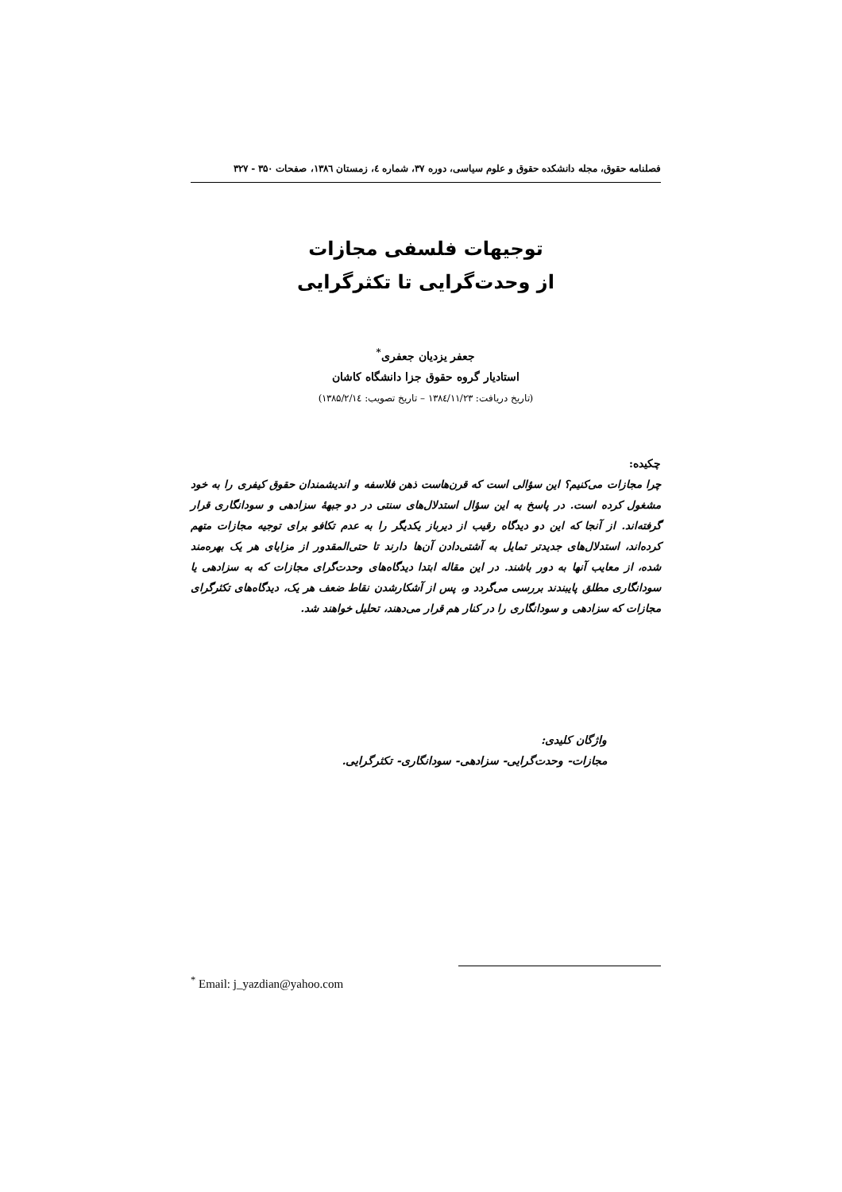فصلنامه حقوق، مجله دانشکده حقوق و علوم سیاسی، دوره ۳۷، شماره ٤، زمستان ۱۳۸٦، صفحات ۳۵۰ - ۳۲۷
توجیهات فلسفی مجازات
از وحدت‌گرایی تا تکثرگرایی
جعفر یزدیان جعفری<sup>*</sup>
استادیار گروه حقوق جزا دانشگاه کاشان
(تاریخ دریافت: ۱۳۸٤/۱۱/۲۳ – تاریخ تصویب: ۱۳۸۵/۲/۱٤)
چکیده:
چرا مجازات می‌کنیم؟ این سؤالی است که قرن‌هاست ذهن فلاسفه و اندیشمندان حقوق کیفری را به خود مشغول کرده است. در پاسخ به این سؤال استدلال‌های سنتی در دو جبههٔ سزادهی و سودانگاری قرار گرفته‌اند. از آنجا که این دو دیدگاه رقیب از دیرباز یکدیگر را به عدم تکافو برای توجیه مجازات متهم کرده‌اند، استدلال‌های جدیدتر تمایل به آشتی‌دادن آن‌ها دارند تا حتی‌المقدور از مزایای هر یک بهره‌مند شده، از معایب آنها به دور باشند. در این مقاله ابتدا دیدگاه‌های وحدت‌گرای مجازات که به سزادهی یا سودانگاری مطلق پایبندند بررسی می‌گردد و، پس از آشکارشدن نقاط ضعف هر یک، دیدگاه‌های تکثرگرای مجازات که سزادهی و سودانگاری را در کنار هم قرار می‌دهند، تحلیل خواهند شد.
واژگان کلیدی:
مجازات- وحدت‌گرایی- سزادهی- سودانگاری- تکثرگرایی.
<sup>*</sup> Email: j_yazdian@yahoo.com